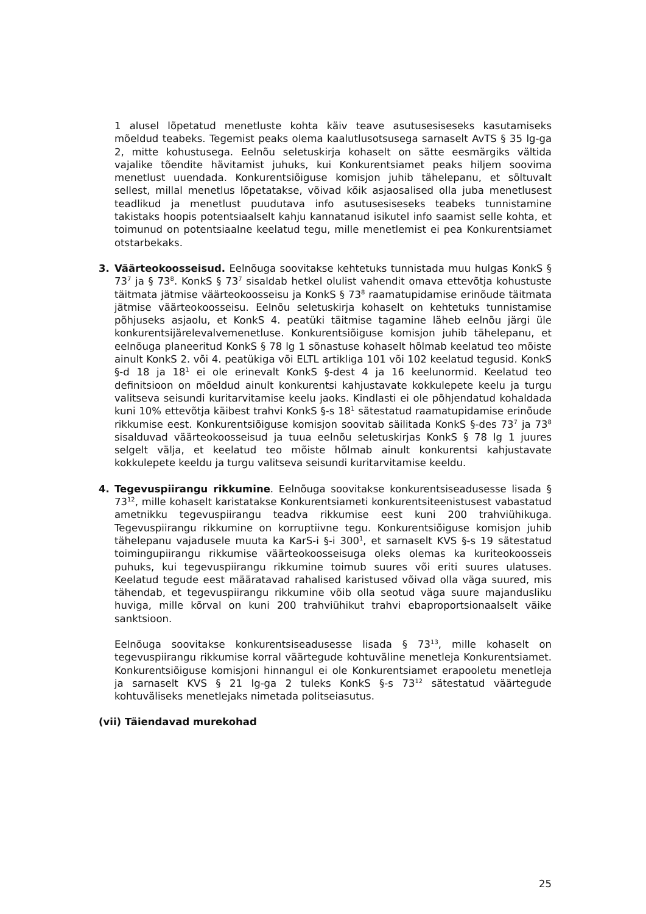1 alusel lõpetatud menetluste kohta käiv teave asutusesiseseks kasutamiseks mõeldud teabeks. Tegemist peaks olema kaalutlusotsusega sarnaselt AvTS § 35 lg-ga 2, mitte kohustusega. Eelnõu seletuskirja kohaselt on sätte eesmärgiks vältida vajalike tõendite hävitamist juhuks, kui Konkurentsiamet peaks hiljem soovima menetlust uuendada. Konkurentsiõiguse komisjon juhib tähelepanu, et sõltuvalt sellest, millal menetlus lõpetatakse, võivad kõik asjaosalised olla juba menetlusest teadlikud ja menetlust puudutava info asutusesiseseks teabeks tunnistamine takistaks hoopis potentsiaalselt kahju kannatanud isikutel info saamist selle kohta, et toimunud on potentsiaalne keelatud tegu, mille menetlemist ei pea Konkurentsiamet otstarbekaks.
3. Väärteokoosseisud. Eelnõuga soovitakse kehtetuks tunnistada muu hulgas KonkS § 73<sup>7</sup> ja § 73<sup>8</sup>. KonkS § 73<sup>7</sup> sisaldab hetkel olulist vahendit omava ettevõtja kohustuste täitmata jätmise väärteokoosseisu ja KonkS § 73<sup>8</sup> raamatupidamise erinõude täitmata jätmise väärteokoosseisu. Eelnõu seletuskirja kohaselt on kehtetuks tunnistamise põhjuseks asjaolu, et KonkS 4. peatüki täitmise tagamine läheb eelnõu järgi üle konkurentsijärelevalvemenetluse. Konkurentsiõiguse komisjon juhib tähelepanu, et eelnõuga planeeritud KonkS § 78 lg 1 sõnastuse kohaselt hõlmab keelatud teo mõiste ainult KonkS 2. või 4. peatükiga või ELTL artikliga 101 või 102 keelatud tegusid. KonkS §-d 18 ja 18<sup>1</sup> ei ole erinevalt KonkS §-dest 4 ja 16 keelunormid. Keelatud teo definitsioon on mõeldud ainult konkurentsi kahjustavate kokkulepete keelu ja turgu valitseva seisundi kuritarvitamise keelu jaoks. Kindlasti ei ole põhjendatud kohaldada kuni 10% ettevõtja käibest trahvi KonkS §-s 18<sup>1</sup> sätestatud raamatupidamise erinõude rikkumise eest. Konkurentsiõiguse komisjon soovitab säilitada KonkS §-des 73<sup>7</sup> ja 73<sup>8</sup> sisalduvad väärteokoosseisud ja tuua eelnõu seletuskirjas KonkS § 78 lg 1 juures selgelt välja, et keelatud teo mõiste hõlmab ainult konkurentsi kahjustavate kokkulepete keeldu ja turgu valitseva seisundi kuritarvitamise keeldu.
4. Tegevuspiirangu rikkumine. Eelnõuga soovitakse konkurentsiseadusesse lisada § 73<sup>12</sup>, mille kohaselt karistatakse Konkurentsiameti konkurentsiteenistusest vabastatud ametnikku tegevuspiirangu teadva rikkumise eest kuni 200 trahviühikuga. Tegevuspiirangu rikkumine on korruptiivne tegu. Konkurentsiõiguse komisjon juhib tähelepanu vajadusele muuta ka KarS-i §-i 300<sup>1</sup>, et sarnaselt KVS §-s 19 sätestatud toimingupiirangu rikkumise väärteokoosseisuga oleks olemas ka kuriteokoosseis puhuks, kui tegevuspiirangu rikkumine toimub suures või eriti suures ulatuses. Keelatud tegude eest määratavad rahalised karistused võivad olla väga suured, mis tähendab, et tegevuspiirangu rikkumine võib olla seotud väga suure majandusliku huviga, mille kõrval on kuni 200 trahviühikut trahvi ebaproportsionaalselt väike sanktsioon.
Eelnõuga soovitakse konkurentsiseadusesse lisada § 73<sup>13</sup>, mille kohaselt on tegevuspiirangu rikkumise korral väärtegude kohtuväline menetleja Konkurentsiamet. Konkurentsiõiguse komisjoni hinnangul ei ole Konkurentsiamet erapooletu menetleja ja sarnaselt KVS § 21 lg-ga 2 tuleks KonkS §-s 73<sup>12</sup> sätestatud väärtegude kohtuväliseks menetlejaks nimetada politseiasutus.
(vii) Täiendavad murekohad
25